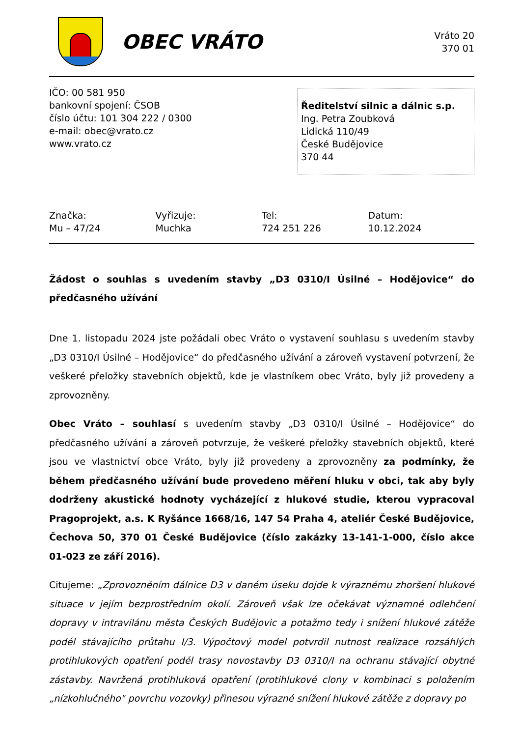OBEC VRÁTO
Vráto 20
370 01
IČO: 00 581 950
bankovní spojení: ČSOB
číslo účtu: 101 304 222 / 0300
e-mail: obec@vrato.cz
www.vrato.cz
Ředitelství silnic a dálnic s.p.
Ing. Petra Zoubková
Lidická 110/49
České Budějovice
370 44
Značka:
Mu – 47/24
Vyřizuje:
Muchka
Tel:
724 251 226
Datum:
10.12.2024
Žádost o souhlas s uvedením stavby „D3 0310/I Úsilné – Hodějovice“ do předčasného užívání
Dne 1. listopadu 2024 jste požádali obec Vráto o vystavení souhlasu s uvedením stavby „D3 0310/I Úsilné – Hodějovice“ do předčasného užívání a zároveň vystavení potvrzení, že veškeré přeložky stavebních objektů, kde je vlastníkem obec Vráto, byly již provedeny a zprovozněny.
Obec Vráto – souhlasí s uvedením stavby „D3 0310/I Úsilné – Hodějovice“ do předčasného užívání a zároveň potvrzuje, že veškeré přeložky stavebních objektů, které jsou ve vlastnictví obce Vráto, byly již provedeny a zprovozněny za podmínky, že během předčasného užívání bude provedeno měření hluku v obci, tak aby byly dodrženy akustické hodnoty vycházející z hlukové studie, kterou vypracoval Pragoprojekt, a.s. K Ryšánce 1668/16, 147 54 Praha 4, ateliér České Budějovice, Čechova 50, 370 01 České Budějovice (číslo zakázky 13-141-1-000, číslo akce 01-023 ze září 2016).
Citujeme: „Zprovozněním dálnice D3 v daném úseku dojde k výraznému zhoršení hlukové situace v jejím bezprostředním okolí. Zároveň však lze očekávat významné odlehčení dopravy v intravilánu města Českých Budějovic a potažmo tedy i snížení hlukové zátěže podél stávajícího průtahu I/3. Výpočtový model potvrdil nutnost realizace rozsáhlých protihlukových opatření podél trasy novostavby D3 0310/I na ochranu stávající obytné zástavby. Navržená protihluková opatření (protihlukové clony v kombinaci s položením „nízkohlučného" povrchu vozovky) přinesou výrazné snížení hlukové zátěže z dopravy po